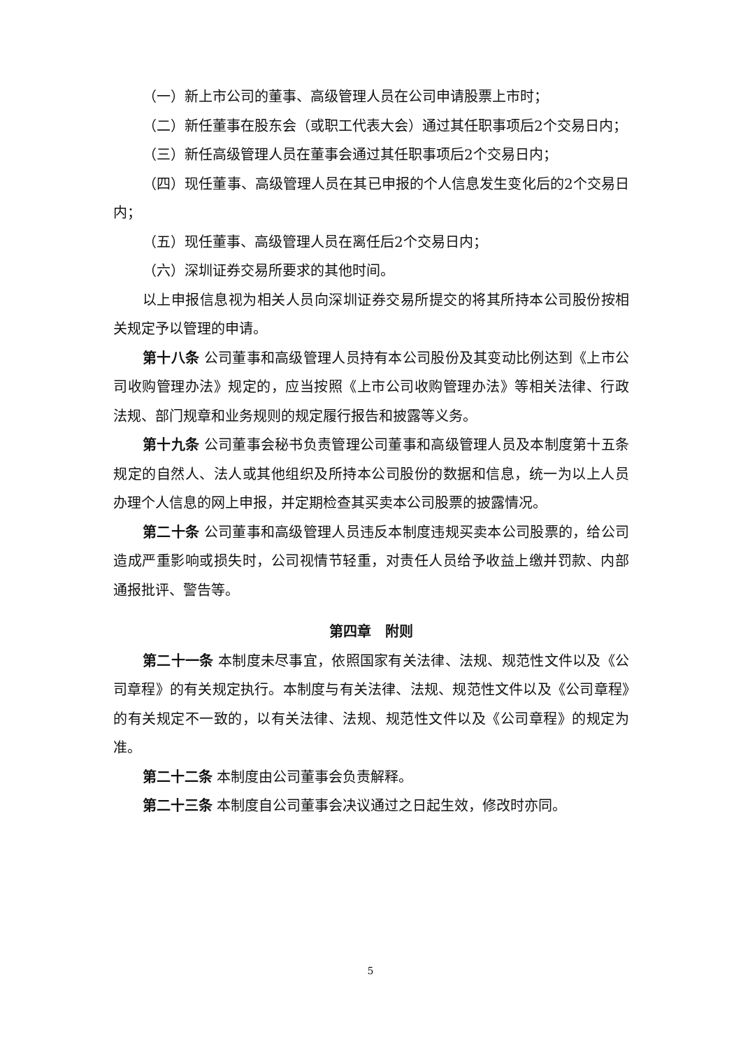（一）新上市公司的董事、高级管理人员在公司申请股票上市时；
（二）新任董事在股东会（或职工代表大会）通过其任职事项后2个交易日内；
（三）新任高级管理人员在董事会通过其任职事项后2个交易日内；
（四）现任董事、高级管理人员在其已申报的个人信息发生变化后的2个交易日内；
（五）现任董事、高级管理人员在离任后2个交易日内；
（六）深圳证券交易所要求的其他时间。
以上申报信息视为相关人员向深圳证券交易所提交的将其所持本公司股份按相关规定予以管理的申请。
第十八条 公司董事和高级管理人员持有本公司股份及其变动比例达到《上市公司收购管理办法》规定的，应当按照《上市公司收购管理办法》等相关法律、行政法规、部门规章和业务规则的规定履行报告和披露等义务。
第十九条 公司董事会秘书负责管理公司董事和高级管理人员及本制度第十五条规定的自然人、法人或其他组织及所持本公司股份的数据和信息，统一为以上人员办理个人信息的网上申报，并定期检查其买卖本公司股票的披露情况。
第二十条 公司董事和高级管理人员违反本制度违规买卖本公司股票的，给公司造成严重影响或损失时，公司视情节轻重，对责任人员给予收益上缴并罚款、内部通报批评、警告等。
第四章　附则
第二十一条 本制度未尽事宜，依照国家有关法律、法规、规范性文件以及《公司章程》的有关规定执行。本制度与有关法律、法规、规范性文件以及《公司章程》的有关规定不一致的，以有关法律、法规、规范性文件以及《公司章程》的规定为准。
第二十二条 本制度由公司董事会负责解释。
第二十三条 本制度自公司董事会决议通过之日起生效，修改时亦同。
5